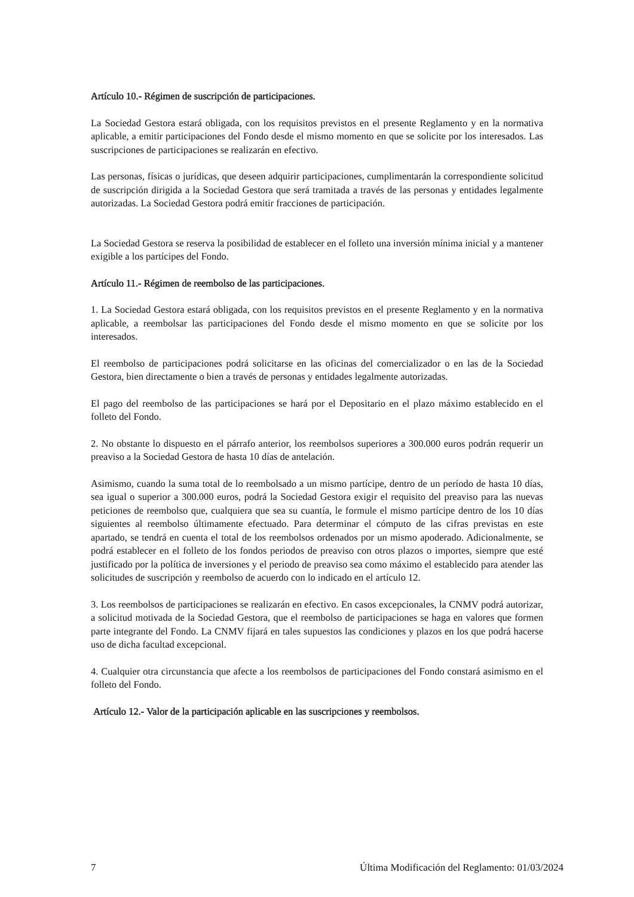Artículo 10.- Régimen de suscripción de participaciones.
La Sociedad Gestora estará obligada, con los requisitos previstos en el presente Reglamento y en la normativa aplicable, a emitir participaciones del Fondo desde el mismo momento en que se solicite por los interesados. Las suscripciones de participaciones se realizarán en efectivo.
Las personas, físicas o jurídicas, que deseen adquirir participaciones, cumplimentarán la correspondiente solicitud de suscripción dirigida a la Sociedad Gestora que será tramitada a través de las personas y entidades legalmente autorizadas. La Sociedad Gestora podrá emitir fracciones de participación.
La Sociedad Gestora se reserva la posibilidad de establecer en el folleto una inversión mínima inicial y a mantener exigible a los partícipes del Fondo.
Artículo 11.- Régimen de reembolso de las participaciones.
1. La Sociedad Gestora estará obligada, con los requisitos previstos en el presente Reglamento y en la normativa aplicable, a reembolsar las participaciones del Fondo desde el mismo momento en que se solicite por los interesados.
El reembolso de participaciones podrá solicitarse en las oficinas del comercializador o en las de la Sociedad Gestora, bien directamente o bien a través de personas y entidades legalmente autorizadas.
El pago del reembolso de las participaciones se hará por el Depositario en el plazo máximo establecido en el folleto del Fondo.
2. No obstante lo dispuesto en el párrafo anterior, los reembolsos superiores a 300.000 euros podrán requerir un preaviso a la Sociedad Gestora de hasta 10 días de antelación.
Asimismo, cuando la suma total de lo reembolsado a un mismo partícipe, dentro de un período de hasta 10 días, sea igual o superior a 300.000 euros, podrá la Sociedad Gestora exigir el requisito del preaviso para las nuevas peticiones de reembolso que, cualquiera que sea su cuantía, le formule el mismo partícipe dentro de los 10 días siguientes al reembolso últimamente efectuado. Para determinar el cómputo de las cifras previstas en este apartado, se tendrá en cuenta el total de los reembolsos ordenados por un mismo apoderado. Adicionalmente, se podrá establecer en el folleto de los fondos periodos de preaviso con otros plazos o importes, siempre que esté justificado por la política de inversiones y el periodo de preaviso sea como máximo el establecido para atender las solicitudes de suscripción y reembolso de acuerdo con lo indicado en el artículo 12.
3. Los reembolsos de participaciones se realizarán en efectivo. En casos excepcionales, la CNMV podrá autorizar, a solicitud motivada de la Sociedad Gestora, que el reembolso de participaciones se haga en valores que formen parte integrante del Fondo. La CNMV fijará en tales supuestos las condiciones y plazos en los que podrá hacerse uso de dicha facultad excepcional.
4. Cualquier otra circunstancia que afecte a los reembolsos de participaciones del Fondo constará asimismo en el folleto del Fondo.
Artículo 12.- Valor de la participación aplicable en las suscripciones y reembolsos.
7 Última Modificación del Reglamento: 01/03/2024